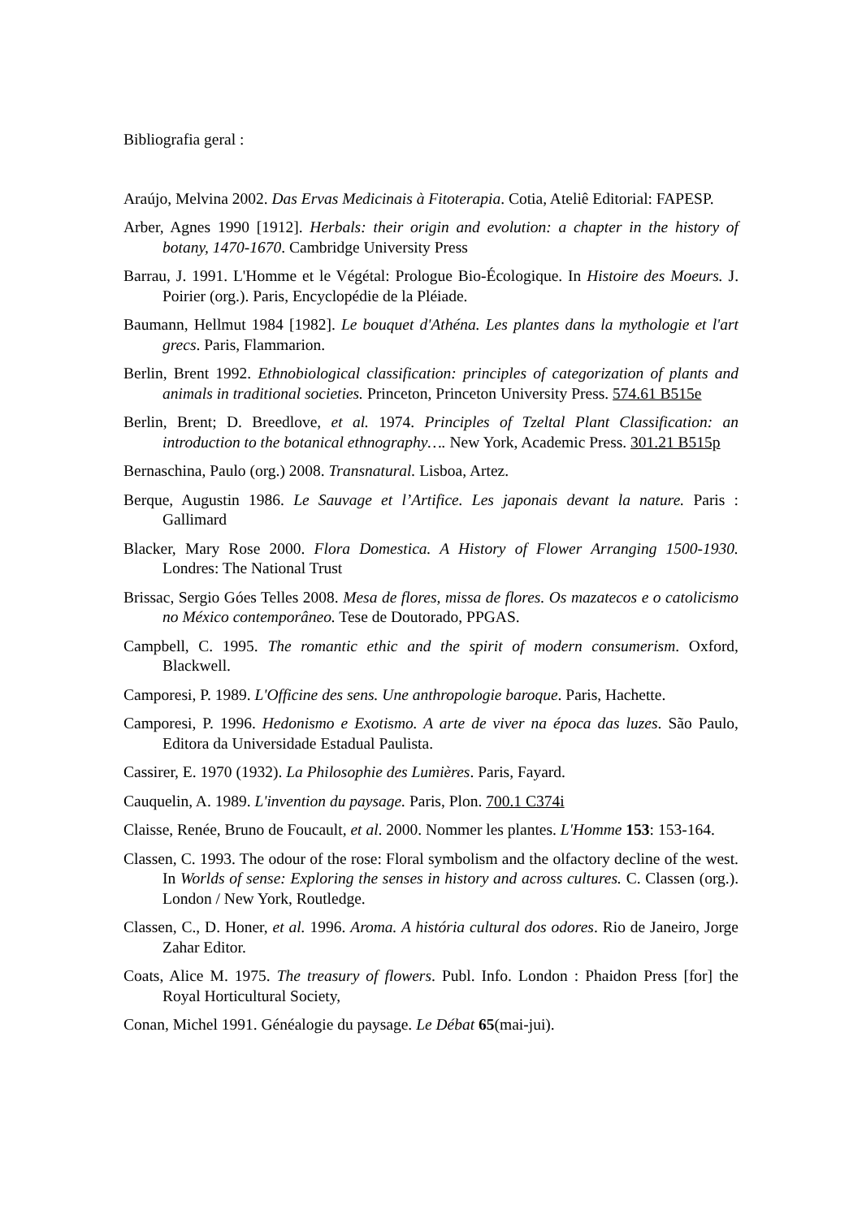Bibliografia geral :
Araújo, Melvina 2002. Das Ervas Medicinais à Fitoterapia. Cotia, Ateliê Editorial: FAPESP.
Arber, Agnes 1990 [1912]. Herbals: their origin and evolution: a chapter in the history of botany, 1470-1670. Cambridge University Press
Barrau, J. 1991. L'Homme et le Végétal: Prologue Bio-Écologique. In Histoire des Moeurs. J. Poirier (org.). Paris, Encyclopédie de la Pléiade.
Baumann, Hellmut 1984 [1982]. Le bouquet d'Athéna. Les plantes dans la mythologie et l'art grecs. Paris, Flammarion.
Berlin, Brent 1992. Ethnobiological classification: principles of categorization of plants and animals in traditional societies. Princeton, Princeton University Press. 574.61 B515e
Berlin, Brent; D. Breedlove, et al. 1974. Principles of Tzeltal Plant Classification: an introduction to the botanical ethnography…. New York, Academic Press. 301.21 B515p
Bernaschina, Paulo (org.) 2008. Transnatural. Lisboa, Artez.
Berque, Augustin 1986. Le Sauvage et l’Artifice. Les japonais devant la nature. Paris : Gallimard
Blacker, Mary Rose 2000. Flora Domestica. A History of Flower Arranging 1500-1930. Londres: The National Trust
Brissac, Sergio Góes Telles 2008. Mesa de flores, missa de flores. Os mazatecos e o catolicismo no México contemporâneo. Tese de Doutorado, PPGAS.
Campbell, C. 1995. The romantic ethic and the spirit of modern consumerism. Oxford, Blackwell.
Camporesi, P. 1989. L'Officine des sens. Une anthropologie baroque. Paris, Hachette.
Camporesi, P. 1996. Hedonismo e Exotismo. A arte de viver na época das luzes. São Paulo, Editora da Universidade Estadual Paulista.
Cassirer, E. 1970 (1932). La Philosophie des Lumières. Paris, Fayard.
Cauquelin, A. 1989. L'invention du paysage. Paris, Plon. 700.1 C374i
Claisse, Renée, Bruno de Foucault, et al. 2000. Nommer les plantes. L'Homme 153: 153-164.
Classen, C. 1993. The odour of the rose: Floral symbolism and the olfactory decline of the west. In Worlds of sense: Exploring the senses in history and across cultures. C. Classen (org.). London / New York, Routledge.
Classen, C., D. Honer, et al. 1996. Aroma. A história cultural dos odores. Rio de Janeiro, Jorge Zahar Editor.
Coats, Alice M. 1975. The treasury of flowers. Publ. Info. London : Phaidon Press [for] the Royal Horticultural Society,
Conan, Michel 1991. Généalogie du paysage. Le Débat 65(mai-jui).